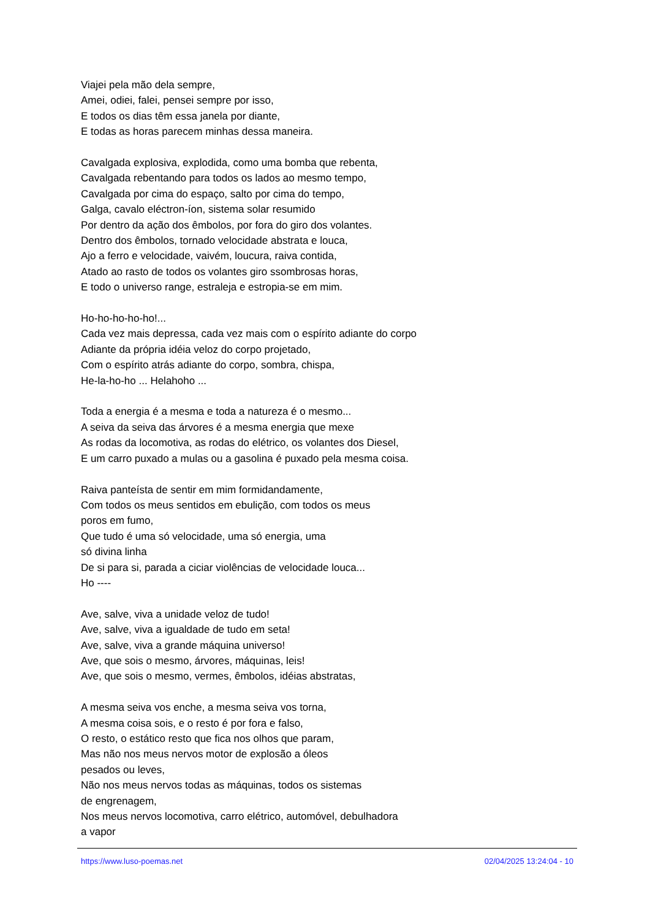Viajei pela mão dela sempre,
Amei, odiei, falei, pensei sempre por isso,
E todos os dias têm essa janela por diante,
E todas as horas parecem minhas dessa maneira.
Cavalgada explosiva, explodida, como uma bomba que rebenta,
Cavalgada rebentando para todos os lados ao mesmo tempo,
Cavalgada por cima do espaço, salto por cima do tempo,
Galga, cavalo eléctron-íon, sistema solar resumido
Por dentro da ação dos êmbolos, por fora do giro dos volantes.
Dentro dos êmbolos, tornado velocidade abstrata e louca,
Ajo a ferro e velocidade, vaivém, loucura, raiva contida,
Atado ao rasto de todos os volantes giro ssombrosas horas,
E todo o universo range, estraleja e estropia-se em mim.
Ho-ho-ho-ho-ho!...
Cada vez mais depressa, cada vez mais com o espírito adiante do corpo
Adiante da própria idéia veloz do corpo projetado,
Com o espírito atrás adiante do corpo, sombra, chispa,
He-la-ho-ho ... Helahoho ...
Toda a energia é a mesma e toda a natureza é o mesmo...
A seiva da seiva das árvores é a mesma energia que mexe
As rodas da locomotiva, as rodas do elétrico, os volantes dos Diesel,
E um carro puxado a mulas ou a gasolina é puxado pela mesma coisa.
Raiva panteísta de sentir em mim formidandamente,
Com todos os meus sentidos em ebulição, com todos os meus
poros em fumo,
Que tudo é uma só velocidade, uma só energia, uma
só divina linha
De si para si, parada a ciciar violências de velocidade louca...
Ho ----
Ave, salve, viva a unidade veloz de tudo!
Ave, salve, viva a igualdade de tudo em seta!
Ave, salve, viva a grande máquina universo!
Ave, que sois o mesmo, árvores, máquinas, leis!
Ave, que sois o mesmo, vermes, êmbolos, idéias abstratas,
A mesma seiva vos enche, a mesma seiva vos torna,
A mesma coisa sois, e o resto é por fora e falso,
O resto, o estático resto que fica nos olhos que param,
Mas não nos meus nervos motor de explosão a óleos
pesados ou leves,
Não nos meus nervos todas as máquinas, todos os sistemas
de engrenagem,
Nos meus nervos locomotiva, carro elétrico, automóvel, debulhadora
a vapor
https://www.luso-poemas.net 02/04/2025 13:24:04 - 10